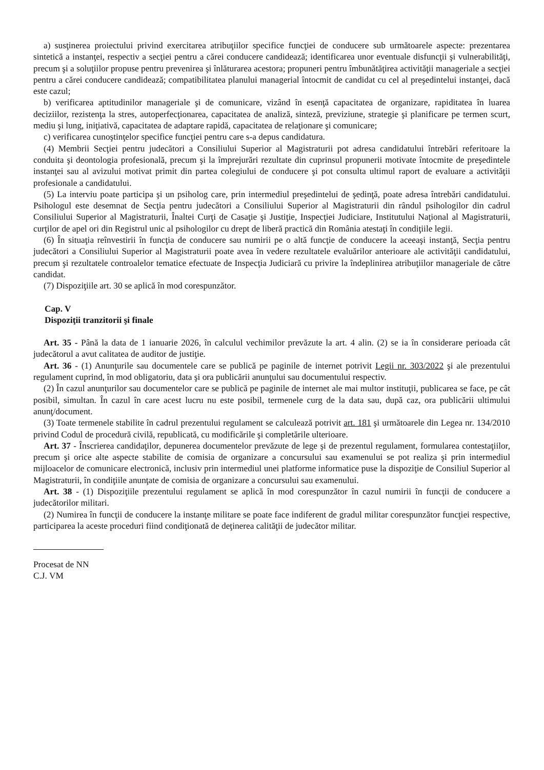a) susţinerea proiectului privind exercitarea atribuţiilor specifice funcţiei de conducere sub următoarele aspecte: prezentarea sintetică a instanţei, respectiv a secţiei pentru a cărei conducere candidează; identificarea unor eventuale disfuncţii şi vulnerabilităţi, precum şi a soluţiilor propuse pentru prevenirea şi înlăturarea acestora; propuneri pentru îmbunătăţirea activităţii manageriale a secţiei pentru a cărei conducere candidează; compatibilitatea planului managerial întocmit de candidat cu cel al preşedintelui instanţei, dacă este cazul;
b) verificarea aptitudinilor manageriale şi de comunicare, vizând în esenţă capacitatea de organizare, rapiditatea în luarea deciziilor, rezistenţa la stres, autoperfecţionarea, capacitatea de analiză, sinteză, previziune, strategie şi planificare pe termen scurt, mediu şi lung, iniţiativă, capacitatea de adaptare rapidă, capacitatea de relaţionare şi comunicare;
c) verificarea cunoştinţelor specifice funcţiei pentru care s-a depus candidatura.
(4) Membrii Secţiei pentru judecători a Consiliului Superior al Magistraturii pot adresa candidatului întrebări referitoare la conduita şi deontologia profesională, precum şi la împrejurări rezultate din cuprinsul propunerii motivate întocmite de preşedintele instanţei sau al avizului motivat primit din partea colegiului de conducere şi pot consulta ultimul raport de evaluare a activităţii profesionale a candidatului.
(5) La interviu poate participa şi un psiholog care, prin intermediul preşedintelui de şedinţă, poate adresa întrebări candidatului. Psihologul este desemnat de Secţia pentru judecători a Consiliului Superior al Magistraturii din rândul psihologilor din cadrul Consiliului Superior al Magistraturii, Înaltei Curţi de Casaţie şi Justiţie, Inspecţiei Judiciare, Institutului Naţional al Magistraturii, curţilor de apel ori din Registrul unic al psihologilor cu drept de liberă practică din România atestaţi în condiţiile legii.
(6) În situaţia reînvestirii în funcţia de conducere sau numirii pe o altă funcţie de conducere la aceeaşi instanţă, Secţia pentru judecători a Consiliului Superior al Magistraturii poate avea în vedere rezultatele evaluărilor anterioare ale activităţii candidatului, precum şi rezultatele controalelor tematice efectuate de Inspecţia Judiciară cu privire la îndeplinirea atribuţiilor manageriale de către candidat.
(7) Dispoziţiile art. 30 se aplică în mod corespunzător.
Cap. V
Dispoziţii tranzitorii şi finale
Art. 35 - Până la data de 1 ianuarie 2026, în calculul vechimilor prevăzute la art. 4 alin. (2) se ia în considerare perioada cât judecătorul a avut calitatea de auditor de justiţie.
Art. 36 - (1) Anunţurile sau documentele care se publică pe paginile de internet potrivit Legii nr. 303/2022 şi ale prezentului regulament cuprind, în mod obligatoriu, data şi ora publicării anunţului sau documentului respectiv.
(2) În cazul anunţurilor sau documentelor care se publică pe paginile de internet ale mai multor instituţii, publicarea se face, pe cât posibil, simultan. În cazul în care acest lucru nu este posibil, termenele curg de la data sau, după caz, ora publicării ultimului anunţ/document.
(3) Toate termenele stabilite în cadrul prezentului regulament se calculează potrivit art. 181 şi următoarele din Legea nr. 134/2010 privind Codul de procedură civilă, republicată, cu modificările şi completările ulterioare.
Art. 37 - Înscrierea candidaţilor, depunerea documentelor prevăzute de lege şi de prezentul regulament, formularea contestaţiilor, precum şi orice alte aspecte stabilite de comisia de organizare a concursului sau examenului se pot realiza şi prin intermediul mijloacelor de comunicare electronică, inclusiv prin intermediul unei platforme informatice puse la dispoziţie de Consiliul Superior al Magistraturii, în condiţiile anunţate de comisia de organizare a concursului sau examenului.
Art. 38 - (1) Dispoziţiile prezentului regulament se aplică în mod corespunzător în cazul numirii în funcţii de conducere a judecătorilor militari.
(2) Numirea în funcţii de conducere la instanţe militare se poate face indiferent de gradul militar corespunzător funcţiei respective, participarea la aceste proceduri fiind condiţionată de deţinerea calităţii de judecător militar.
Procesat de NN
C.J. VM